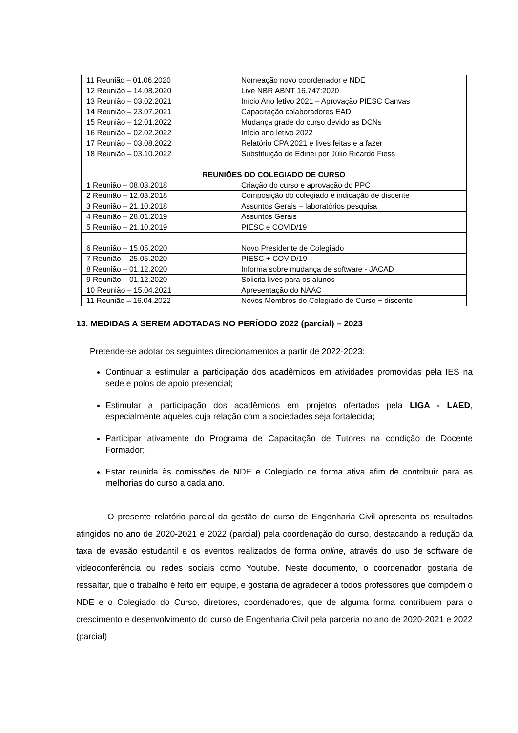| 11 Reunião – 01.06.2020 | Nomeação novo coordenador e NDE |
| 12 Reunião – 14.08.2020 | Live NBR ABNT 16.747:2020 |
| 13 Reunião – 03.02.2021 | Início Ano letivo 2021 – Aprovação PIESC Canvas |
| 14 Reunião – 23.07.2021 | Capacitação colaboradores EAD |
| 15 Reunião – 12.01.2022 | Mudança grade do curso devido as DCNs |
| 16 Reunião – 02.02.2022 | Início ano letivo 2022 |
| 17 Reunião – 03.08.2022 | Relatório CPA 2021 e lives feitas e a fazer |
| 18 Reunião – 03.10.2022 | Substituição de Edinei por Júlio Ricardo Fiess |
| REUNIÕES DO COLEGIADO DE CURSO | |
| 1 Reunião – 08.03.2018 | Criação do curso e aprovação do PPC |
| 2 Reunião – 12.03.2018 | Composição do colegiado e indicação de discente |
| 3 Reunião – 21.10.2018 | Assuntos Gerais – laboratórios pesquisa |
| 4 Reunião – 28.01.2019 | Assuntos Gerais |
| 5 Reunião – 21.10.2019 | PIESC e COVID/19 |
| 6 Reunião – 15.05.2020 | Novo Presidente de Colegiado |
| 7 Reunião – 25.05.2020 | PIESC + COVID/19 |
| 8 Reunião – 01.12.2020 | Informa sobre mudança de software - JACAD |
| 9 Reunião – 01.12.2020 | Solicita lives para os alunos |
| 10 Reunião – 15.04.2021 | Apresentação do NAAC |
| 11 Reunião – 16.04.2022 | Novos Membros do Colegiado de Curso + discente |
13. MEDIDAS A SEREM ADOTADAS NO PERÍODO 2022 (parcial) – 2023
Pretende-se adotar os seguintes direcionamentos a partir de 2022-2023:
Continuar a estimular a participação dos acadêmicos em atividades promovidas pela IES na sede e polos de apoio presencial;
Estimular a participação dos acadêmicos em projetos ofertados pela LIGA - LAED, especialmente aqueles cuja relação com a sociedades seja fortalecida;
Participar ativamente do Programa de Capacitação de Tutores na condição de Docente Formador;
Estar reunida às comissões de NDE e Colegiado de forma ativa afim de contribuir para as melhorias do curso a cada ano.
O presente relatório parcial da gestão do curso de Engenharia Civil apresenta os resultados atingidos no ano de 2020-2021 e 2022 (parcial) pela coordenação do curso, destacando a redução da taxa de evasão estudantil e os eventos realizados de forma online, através do uso de software de videoconferência ou redes sociais como Youtube. Neste documento, o coordenador gostaria de ressaltar, que o trabalho é feito em equipe, e gostaria de agradecer à todos professores que compõem o NDE e o Colegiado do Curso, diretores, coordenadores, que de alguma forma contribuem para o crescimento e desenvolvimento do curso de Engenharia Civil pela parceria no ano de 2020-2021 e 2022 (parcial)